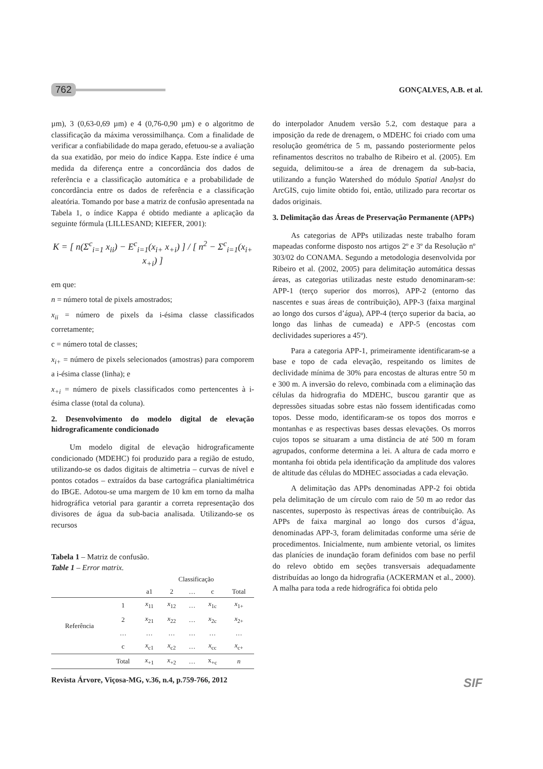762 GONÇALVES, A.B. et al.
µm), 3 (0,63-0,69 µm) e 4 (0,76-0,90 µm) e o algoritmo de classificação da máxima verossimilhança. Com a finalidade de verificar a confiabilidade do mapa gerado, efetuou-se a avaliação da sua exatidão, por meio do índice Kappa. Este índice é uma medida da diferença entre a concordância dos dados de referência e a classificação automática e a probabilidade de concordância entre os dados de referência e a classificação aleatória. Tomando por base a matriz de confusão apresentada na Tabela 1, o índice Kappa é obtido mediante a aplicação da seguinte fórmula (LILLESAND; KIEFER, 2001):
K = [ n(Σ<sup>c</sup><sub>i=1</sub> x<sub>ii</sub>) − E<sup>c</sup><sub>i=1</sub>(x<sub>i+</sub> x<sub>+i</sub>) ] / [ n<sup>2</sup> − Σ<sup>c</sup><sub>i=1</sub>(x<sub>i+</sub> x<sub>+i</sub>) ]
em que:
n = número total de pixels amostrados;
x<sub>ii</sub> = número de pixels da i-ésima classe classificados corretamente;
c = número total de classes;
x<sub>i+</sub> = número de pixels selecionados (amostras) para comporem a i-ésima classe (linha); e
x<sub>+i</sub> = número de pixels classificados como pertencentes à i-ésima classe (total da coluna).
2. Desenvolvimento do modelo digital de elevação hidrograficamente condicionado
Um modelo digital de elevação hidrograficamente condicionado (MDEHC) foi produzido para a região de estudo, utilizando-se os dados digitais de altimetria – curvas de nível e pontos cotados – extraídos da base cartográfica planialtimétrica do IBGE. Adotou-se uma margem de 10 km em torno da malha hidrográfica vetorial para garantir a correta representação dos divisores de água da sub-bacia analisada. Utilizando-se os recursos
Tabela 1 – Matriz de confusão.
Table 1 – Error matrix.
| | | Classificação | | | | |
| --- | --- | --- | --- | --- | --- | --- |
| | | a1 | 2 | … | c | Total |
| Referência | 1 | x<sub>11</sub> | x<sub>12</sub> | … | x<sub>1c</sub> | x<sub>1+</sub> |
| | 2 | x<sub>21</sub> | x<sub>22</sub> | … | x<sub>2c</sub> | x<sub>2+</sub> |
| | … | … | … | … | … | … |
| | c | x<sub>c1</sub> | x<sub>c2</sub> | … | x<sub>cc</sub> | x<sub>c+</sub> |
| | Total | x<sub>+1</sub> | x<sub>+2</sub> | … | x<sub>+c</sub> | n |
do interpolador Anudem versão 5.2, com destaque para a imposição da rede de drenagem, o MDEHC foi criado com uma resolução geométrica de 5 m, passando posteriormente pelos refinamentos descritos no trabalho de Ribeiro et al. (2005). Em seguida, delimitou-se a área de drenagem da sub-bacia, utilizando a função Watershed do módulo Spatial Analyst do ArcGIS, cujo limite obtido foi, então, utilizado para recortar os dados originais.
3. Delimitação das Áreas de Preservação Permanente (APPs)
As categorias de APPs utilizadas neste trabalho foram mapeadas conforme disposto nos artigos 2º e 3º da Resolução nº 303/02 do CONAMA. Segundo a metodologia desenvolvida por Ribeiro et al. (2002, 2005) para delimitação automática dessas áreas, as categorias utilizadas neste estudo denominaram-se: APP-1 (terço superior dos morros), APP-2 (entorno das nascentes e suas áreas de contribuição), APP-3 (faixa marginal ao longo dos cursos d’água), APP-4 (terço superior da bacia, ao longo das linhas de cumeada) e APP-5 (encostas com declividades superiores a 45º).
Para a categoria APP-1, primeiramente identificaram-se a base e topo de cada elevação, respeitando os limites de declividade mínima de 30% para encostas de alturas entre 50 m e 300 m. A inversão do relevo, combinada com a eliminação das células da hidrografia do MDEHC, buscou garantir que as depressões situadas sobre estas não fossem identificadas como topos. Desse modo, identificaram-se os topos dos morros e montanhas e as respectivas bases dessas elevações. Os morros cujos topos se situaram a uma distância de até 500 m foram agrupados, conforme determina a lei. A altura de cada morro e montanha foi obtida pela identificação da amplitude dos valores de altitude das células do MDHEC associadas a cada elevação.
A delimitação das APPs denominadas APP-2 foi obtida pela delimitação de um círculo com raio de 50 m ao redor das nascentes, superposto às respectivas áreas de contribuição. As APPs de faixa marginal ao longo dos cursos d’água, denominadas APP-3, foram delimitadas conforme uma série de procedimentos. Inicialmente, num ambiente vetorial, os limites das planícies de inundação foram definidos com base no perfil do relevo obtido em seções transversais adequadamente distribuídas ao longo da hidrografia (ACKERMAN et al., 2000). A malha para toda a rede hidrográfica foi obtida pelo
Revista Árvore, Viçosa-MG, v.36, n.4, p.759-766, 2012 SIF